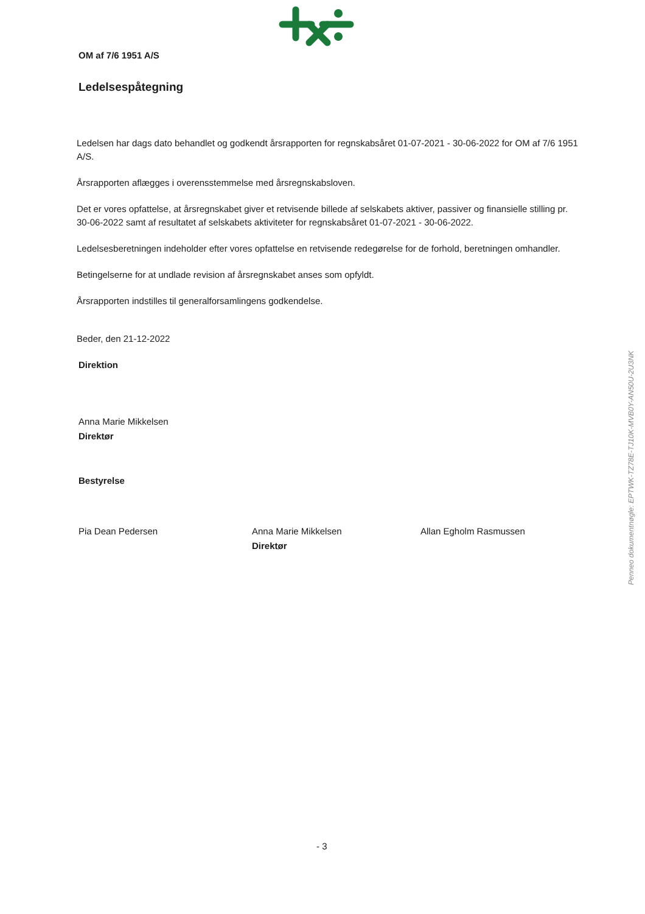OM af 7/6 1951 A/S
Ledelsespåtegning
Ledelsen har dags dato behandlet og godkendt årsrapporten for regnskabsåret 01-07-2021 - 30-06-2022 for OM af 7/6 1951 A/S.
Årsrapporten aflægges i overensstemmelse med årsregnskabsloven.
Det er vores opfattelse, at årsregnskabet giver et retvisende billede af selskabets aktiver, passiver og finansielle stilling pr. 30-06-2022 samt af resultatet af selskabets aktiviteter for regnskabsåret 01-07-2021 - 30-06-2022.
Ledelsesberetningen indeholder efter vores opfattelse en retvisende redegørelse for de forhold, beretningen omhandler.
Betingelserne for at undlade revision af årsregnskabet anses som opfyldt.
Årsrapporten indstilles til generalforsamlingens godkendelse.
Beder, den 21-12-2022
Direktion
Anna Marie Mikkelsen
Direktør
Bestyrelse
Pia Dean Pedersen Anna Marie Mikkelsen
Direktør
Allan Egholm Rasmussen
- 3
Penneo dokumentnøgle: EPTWK-TZ78E-TJ10K-MVB0Y-AN50U-2U3NK